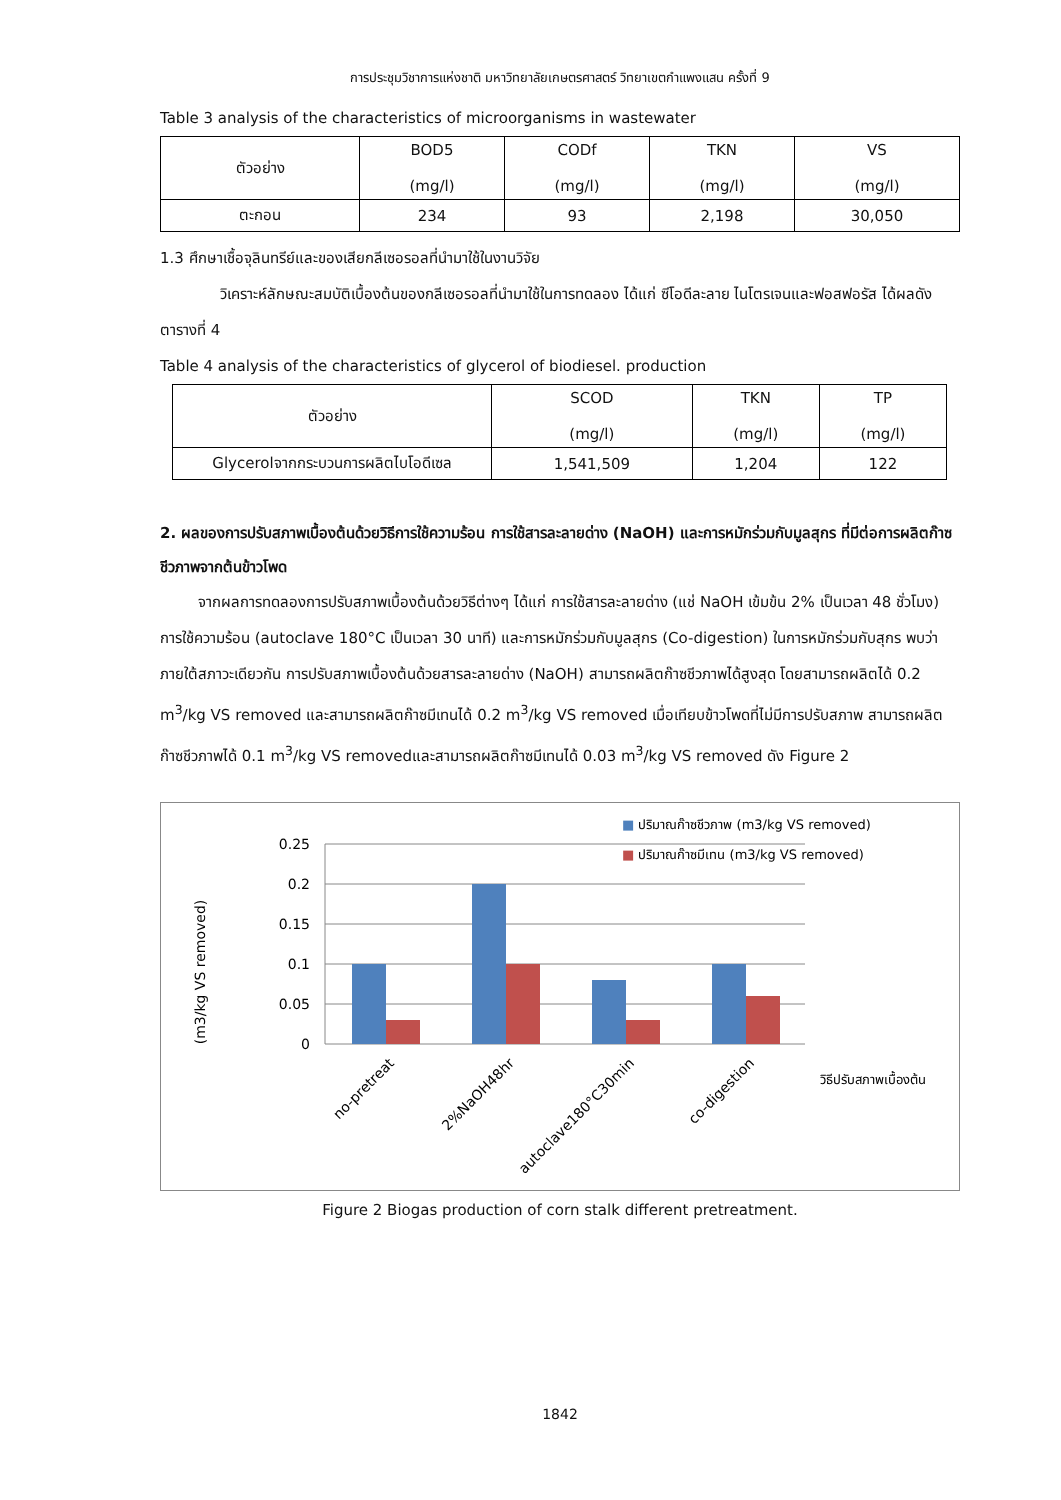การประชุมวิชาการแห่งชาติ มหาวิทยาลัยเกษตรศาสตร์ วิทยาเขตกำแพงแสน ครั้งที่ 9
Table 3 analysis of the characteristics of microorganisms in wastewater
| ตัวอย่าง | BOD5 (mg/l) | CODf (mg/l) | TKN (mg/l) | VS (mg/l) |
| ตะกอน | 234 | 93 | 2,198 | 30,050 |
1.3 ศึกษาเชื้อจุลินทรีย์และของเสียกลีเซอรอลที่นำมาใช้ในงานวิจัย
วิเคราะห์ลักษณะสมบัติเบื้องต้นของกลีเซอรอลที่นำมาใช้ในการทดลอง ได้แก่ ซีโอดีละลาย ไนโตรเจนและฟอสฟอรัส ได้ผลดังตารางที่ 4
Table 4 analysis of the characteristics of glycerol of biodiesel. production
| ตัวอย่าง | SCOD (mg/l) | TKN (mg/l) | TP (mg/l) |
| Glycerolจากกระบวนการผลิตไบโอดีเซล | 1,541,509 | 1,204 | 122 |
2. ผลของการปรับสภาพเบื้องต้นด้วยวิธีการใช้ความร้อน การใช้สารละลายด่าง (NaOH) และการหมักร่วมกับมูลสุกร ที่มีต่อการผลิตก๊าซชีวภาพจากต้นข้าวโพด
จากผลการทดลองการปรับสภาพเบื้องต้นด้วยวิธีต่างๆ ได้แก่ การใช้สารละลายด่าง (แช่ NaOH เข้มข้น 2% เป็นเวลา 48 ชั่วโมง) การใช้ความร้อน (autoclave 180°C เป็นเวลา 30 นาที) และการหมักร่วมกับมูลสุกร (Co-digestion) ในการหมักร่วมกับสุกร พบว่าภายใต้สภาวะเดียวกัน การปรับสภาพเบื้องต้นด้วยสารละลายด่าง (NaOH) สามารถผลิตก๊าซชีวภาพได้สูงสุด โดยสามารถผลิตได้ 0.2 m<sup>3</sup>/kg VS removed และสามารถผลิตก๊าซมีเทนได้ 0.2 m<sup>3</sup>/kg VS removed เมื่อเทียบข้าวโพดที่ไม่มีการปรับสภาพ สามารถผลิตก๊าซชีวภาพได้ 0.1 m<sup>3</sup>/kg VS removedและสามารถผลิตก๊าซมีเทนได้ 0.03 m<sup>3</sup>/kg VS removed ดัง Figure 2
■ ปริมาณก๊าซชีวภาพ (m3/kg VS removed)
■ ปริมาณก๊าซมีเทน (m3/kg VS removed)
0.25
0.2
0.15
0.1
0.05
0
(m3/kg VS removed)
no-pretreat
2%NaOH48hr
autoclave180°C30min
co-digestion
วิธีปรับสภาพเบื้องต้น
Figure 2 Biogas production of corn stalk different pretreatment.
1842